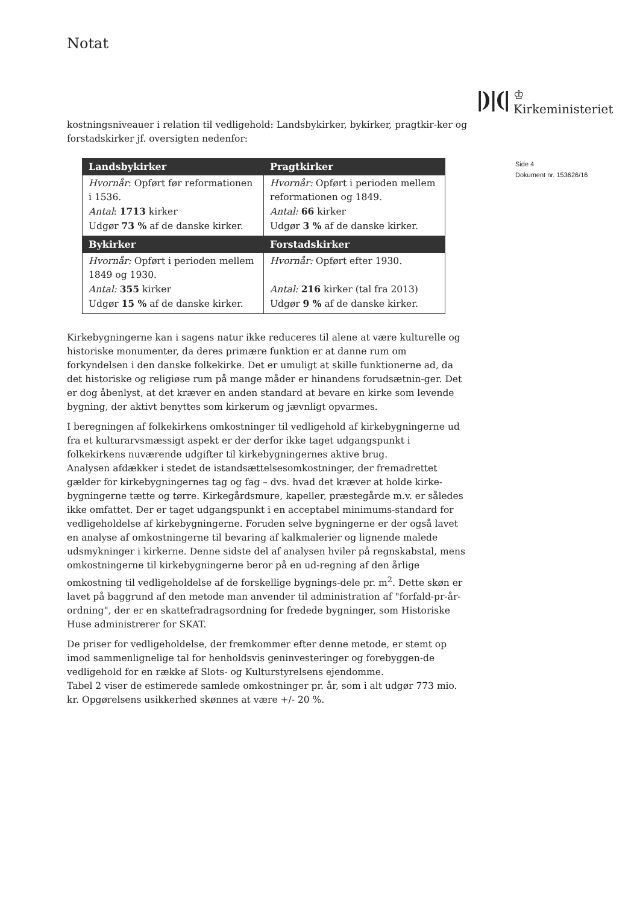Notat
|)|(|
♔
Kirkeministeriet
Side 4
Dokument nr. 153626/16
kostningsniveauer i relation til vedligehold: Landsbykirker, bykirker, pragtkir-ker og forstadskirker jf. oversigten nedenfor:
| Landsbykirker | Pragtkirker |
| --- | --- |
| Hvornår : Opført før reformationen i 1536. Antal : 1713 kirker Udgør 73 % af de danske kirker. | Hvornår: Opført i perioden mellem reformationen og 1849. Antal: 66 kirker Udgør 3 % af de danske kirker. |
| Bykirker | Forstadskirker |
| Hvornår: Opført i perioden mellem 1849 og 1930. Antal: 355 kirker Udgør 15 % af de danske kirker. | Hvornår: Opført efter 1930. Antal: 216 kirker (tal fra 2013) Udgør 9 % af de danske kirker. |
Kirkebygningerne kan i sagens natur ikke reduceres til alene at være kulturelle og historiske monumenter, da deres primære funktion er at danne rum om forkyndelsen i den danske folkekirke. Det er umuligt at skille funktionerne ad, da det historiske og religiøse rum på mange måder er hinandens forudsætnin-ger. Det er dog åbenlyst, at det kræver en anden standard at bevare en kirke som levende bygning, der aktivt benyttes som kirkerum og jævnligt opvarmes.
I beregningen af folkekirkens omkostninger til vedligehold af kirkebygningerne ud fra et kulturarvsmæssigt aspekt er der derfor ikke taget udgangspunkt i folkekirkens nuværende udgifter til kirkebygningernes aktive brug.
Analysen afdækker i stedet de istandsættelsesomkostninger, der fremadrettet gælder for kirkebygningernes tag og fag – dvs. hvad det kræver at holde kirke-bygningerne tætte og tørre. Kirkegårdsmure, kapeller, præstegårde m.v. er således ikke omfattet. Der er taget udgangspunkt i en acceptabel minimums-standard for vedligeholdelse af kirkebygningerne. Foruden selve bygningerne er der også lavet en analyse af omkostningerne til bevaring af kalkmalerier og lignende malede udsmykninger i kirkerne. Denne sidste del af analysen hviler på regnskabstal, mens omkostningerne til kirkebygningerne beror på en ud-regning af den årlige omkostning til vedligeholdelse af de forskellige bygnings-dele pr. m<sup>2</sup>. Dette skøn er lavet på baggrund af den metode man anvender til administration af "forfald-pr-år-ordning", der er en skattefradragsordning for fredede bygninger, som Historiske Huse administrerer for SKAT.
De priser for vedligeholdelse, der fremkommer efter denne metode, er stemt op imod sammenlignelige tal for henholdsvis geninvesteringer og forebyggen-de vedligehold for en række af Slots- og Kulturstyrelsens ejendomme.
Tabel 2 viser de estimerede samlede omkostninger pr. år, som i alt udgør 773 mio. kr. Opgørelsens usikkerhed skønnes at være +/- 20 %.